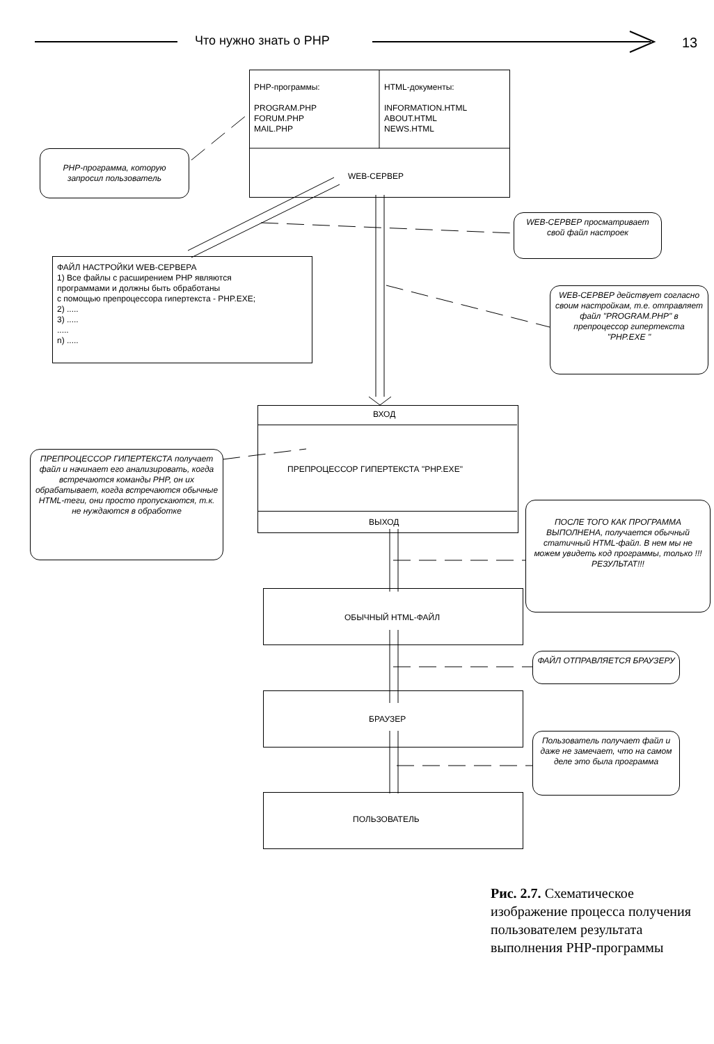Что нужно знать о PHP 13
PHP-программы:
PROGRAM.PHP
FORUM.PHP
MAIL.PHP
HTML-документы:
INFORMATION.HTML
ABOUT.HTML
NEWS.HTML
WEB-СЕРВЕР
PHP-программа, которую запросил пользователь
WEB-СЕРВЕР просматривает свой файл настроек
ФАЙЛ НАСТРОЙКИ WEB-СЕРВЕРА
1) Все файлы с расширением PHP являются
программами и должны быть обработаны
с помощью препроцессора гипертекста - PHP.EXE;
2) .....
3) .....
.....
n) .....
WEB-СЕРВЕР действует согласно своим настройкам, т.е. отправляет файл "PROGRAM.PHP" в препроцессор гипертекста "PHP.EXE "
ВХОД
ПРЕПРОЦЕССОР ГИПЕРТЕКСТА "PHP.EXE"
ВЫХОД
ПРЕПРОЦЕССОР ГИПЕРТЕКСТА получает файл и начинает его анализировать, когда встречаются команды PHP, он их обрабатывает, когда встречаются обычные HTML-теги, они просто пропускаются, т.к. не нуждаются в обработке
ПОСЛЕ ТОГО КАК ПРОГРАММА ВЫПОЛНЕНА, получается обычный статичный HTML-файл. В нем мы не можем увидеть код программы, только !!!РЕЗУЛЬТАТ!!!
ОБЫЧНЫЙ HTML-ФАЙЛ
ФАЙЛ ОТПРАВЛЯЕТСЯ БРАУЗЕРУ
БРАУЗЕР
Пользователь получает файл и даже не замечает, что на самом деле это была программа
ПОЛЬЗОВАТЕЛЬ
Рис. 2.7. Схематическое изображение процесса получения пользователем результата выполнения PHP-программы